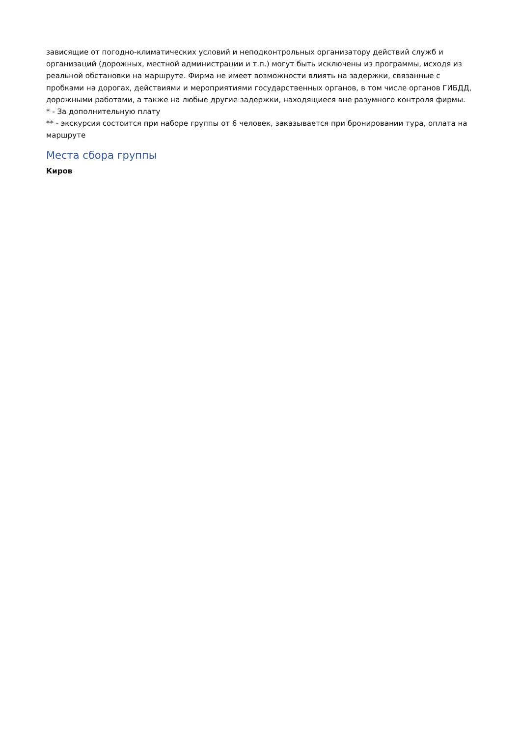зависящие от погодно-климатических условий и неподконтрольных организатору действий служб и организаций (дорожных, местной администрации и т.п.) могут быть исключены из программы, исходя из реальной обстановки на маршруте. Фирма не имеет возможности влиять на задержки, связанные с пробками на дорогах, действиями и мероприятиями государственных органов, в том числе органов ГИБДД, дорожными работами, а также на любые другие задержки, находящиеся вне разумного контроля фирмы.
* - За дополнительную плату
** - экскурсия состоится при наборе группы от 6 человек, заказывается при бронировании тура, оплата на маршруте
Места сбора группы
Киров